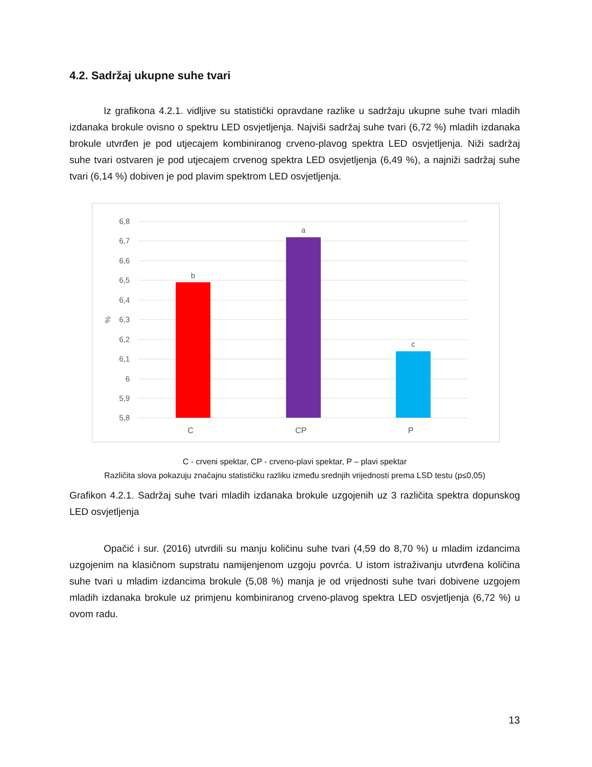4.2. Sadržaj ukupne suhe tvari
Iz grafikona 4.2.1. vidljive su statistički opravdane razlike u sadržaju ukupne suhe tvari mladih izdanaka brokule ovisno o spektru LED osvjetljenja. Najviši sadržaj suhe tvari (6,72 %) mladih izdanaka brokule utvrđen je pod utjecajem kombiniranog crveno-plavog spektra LED osvjetljenja. Niži sadržaj suhe tvari ostvaren je pod utjecajem crvenog spektra LED osvjetljenja (6,49 %), a najniži sadržaj suhe tvari (6,14 %) dobiven je pod plavim spektrom LED osvjetljenja.
6,8
6,7
6,6
6,5
6,4
6,3
6,2
6,1
6
5,9
5,8
%
b
a
c
C
CP
P
C - crveni spektar, CP - crveno-plavi spektar, P – plavi spektar
Različita slova pokazuju značajnu statističku razliku između srednjih vrijednosti prema LSD testu (p≤0,05)
Grafikon 4.2.1. Sadržaj suhe tvari mladih izdanaka brokule uzgojenih uz 3 različita spektra dopunskog LED osvjetljenja
Opačić i sur. (2016) utvrdili su manju količinu suhe tvari (4,59 do 8,70 %) u mladim izdancima uzgojenim na klasičnom supstratu namijenjenom uzgoju povrća. U istom istraživanju utvrđena količina suhe tvari u mladim izdancima brokule (5,08 %) manja je od vrijednosti suhe tvari dobivene uzgojem mladih izdanaka brokule uz primjenu kombiniranog crveno-plavog spektra LED osvjetljenja (6,72 %) u ovom radu.
13